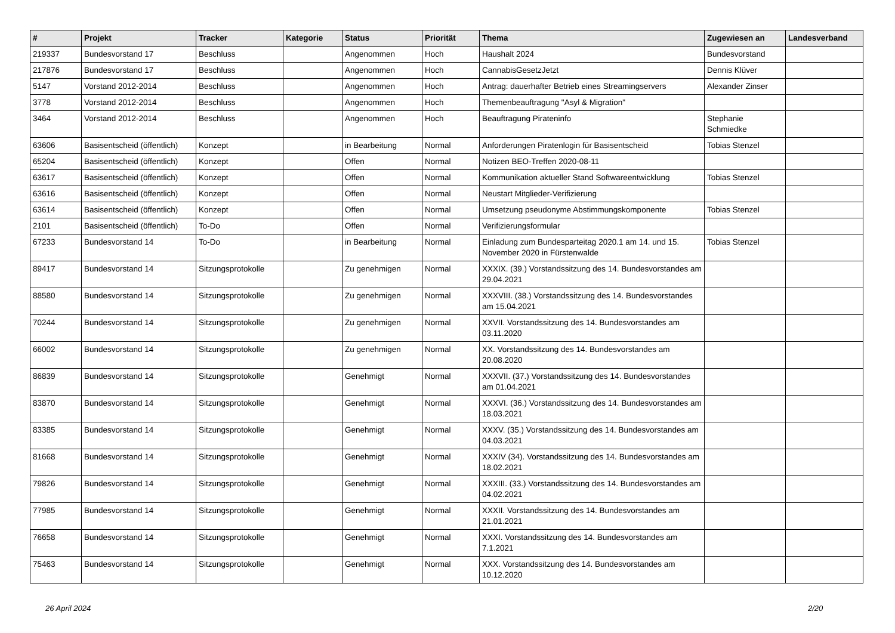| # | Projekt | Tracker | Kategorie | Status | Priorität | Thema | Zugewiesen an | Landesverband |
| --- | --- | --- | --- | --- | --- | --- | --- | --- |
| 219337 | Bundesvorstand 17 | Beschluss | | Angenommen | Hoch | Haushalt 2024 | Bundesvorstand | |
| 217876 | Bundesvorstand 17 | Beschluss | | Angenommen | Hoch | CannabisGesetzJetzt | Dennis Klüver | |
| 5147 | Vorstand 2012-2014 | Beschluss | | Angenommen | Hoch | Antrag: dauerhafter Betrieb eines Streamingservers | Alexander Zinser | |
| 3778 | Vorstand 2012-2014 | Beschluss | | Angenommen | Hoch | Themenbeauftragung "Asyl & Migration" | | |
| 3464 | Vorstand 2012-2014 | Beschluss | | Angenommen | Hoch | Beauftragung Pirateninfo | Stephanie Schmiedke | |
| 63606 | Basisentscheid (öffentlich) | Konzept | | in Bearbeitung | Normal | Anforderungen Piratenlogin für Basisentscheid | Tobias Stenzel | |
| 65204 | Basisentscheid (öffentlich) | Konzept | | Offen | Normal | Notizen BEO-Treffen 2020-08-11 | | |
| 63617 | Basisentscheid (öffentlich) | Konzept | | Offen | Normal | Kommunikation aktueller Stand Softwareentwicklung | Tobias Stenzel | |
| 63616 | Basisentscheid (öffentlich) | Konzept | | Offen | Normal | Neustart Mitglieder-Verifizierung | | |
| 63614 | Basisentscheid (öffentlich) | Konzept | | Offen | Normal | Umsetzung pseudonyme Abstimmungskomponente | Tobias Stenzel | |
| 2101 | Basisentscheid (öffentlich) | To-Do | | Offen | Normal | Verifizierungsformular | | |
| 67233 | Bundesvorstand 14 | To-Do | | in Bearbeitung | Normal | Einladung zum Bundesparteitag 2020.1 am 14. und 15. November 2020 in Fürstenwalde | Tobias Stenzel | |
| 89417 | Bundesvorstand 14 | Sitzungsprotokolle | | Zu genehmigen | Normal | XXXIX. (39.) Vorstandssitzung des 14. Bundesvorstandes am 29.04.2021 | | |
| 88580 | Bundesvorstand 14 | Sitzungsprotokolle | | Zu genehmigen | Normal | XXXVIII. (38.) Vorstandssitzung des 14. Bundesvorstandes am 15.04.2021 | | |
| 70244 | Bundesvorstand 14 | Sitzungsprotokolle | | Zu genehmigen | Normal | XXVII. Vorstandssitzung des 14. Bundesvorstandes am 03.11.2020 | | |
| 66002 | Bundesvorstand 14 | Sitzungsprotokolle | | Zu genehmigen | Normal | XX. Vorstandssitzung des 14. Bundesvorstandes am 20.08.2020 | | |
| 86839 | Bundesvorstand 14 | Sitzungsprotokolle | | Genehmigt | Normal | XXXVII. (37.) Vorstandssitzung des 14. Bundesvorstandes am 01.04.2021 | | |
| 83870 | Bundesvorstand 14 | Sitzungsprotokolle | | Genehmigt | Normal | XXXVI. (36.) Vorstandssitzung des 14. Bundesvorstandes am 18.03.2021 | | |
| 83385 | Bundesvorstand 14 | Sitzungsprotokolle | | Genehmigt | Normal | XXXV. (35.) Vorstandssitzung des 14. Bundesvorstandes am 04.03.2021 | | |
| 81668 | Bundesvorstand 14 | Sitzungsprotokolle | | Genehmigt | Normal | XXXIV (34). Vorstandssitzung des 14. Bundesvorstandes am 18.02.2021 | | |
| 79826 | Bundesvorstand 14 | Sitzungsprotokolle | | Genehmigt | Normal | XXXIII. (33.) Vorstandssitzung des 14. Bundesvorstandes am 04.02.2021 | | |
| 77985 | Bundesvorstand 14 | Sitzungsprotokolle | | Genehmigt | Normal | XXXII. Vorstandssitzung des 14. Bundesvorstandes am 21.01.2021 | | |
| 76658 | Bundesvorstand 14 | Sitzungsprotokolle | | Genehmigt | Normal | XXXI. Vorstandssitzung des 14. Bundesvorstandes am 7.1.2021 | | |
| 75463 | Bundesvorstand 14 | Sitzungsprotokolle | | Genehmigt | Normal | XXX. Vorstandssitzung des 14. Bundesvorstandes am 10.12.2020 | | |
26 April 2024 2/20